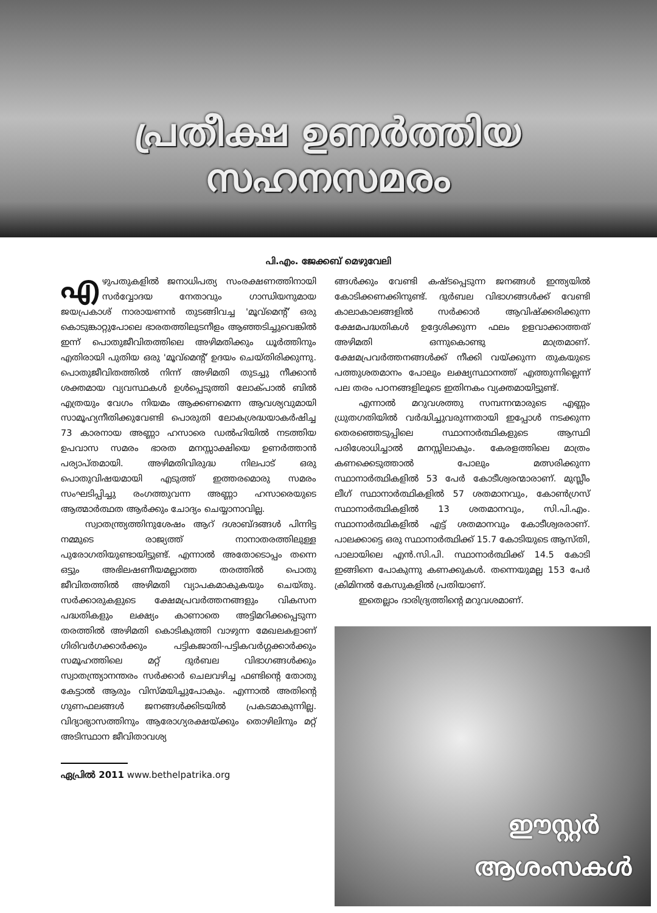പ്രതീക്ഷ ഉണർത്തിയ
സഹനസമരം
പി.എം. ജേക്കബ് മെഴുവേലി
എഴുപതുകളിൽ ജനാധിപത്യ സംരക്ഷണത്തിനായി സർവ്വോദയ നേതാവും ഗാന്ധിയനുമായ ജയപ്രകാശ് നാരായണൻ തുടങ്ങിവച്ച 'മൂവ്മെന്റ്' ഒരു കൊടുങ്കാറ്റുപോലെ ഭാരതത്തിലുടനീളം ആഞ്ഞടിച്ചുവെങ്കിൽ ഇന്ന് പൊതുജീവിതത്തിലെ അഴിമതിക്കും ധൂർത്തിനും എതിരായി പുതിയ ഒരു 'മൂവ്മെന്റ്' ഉദയം ചെയ്തിരിക്കുന്നു. പൊതുജീവിതത്തിൽ നിന്ന് അഴിമതി തുടച്ചു നീക്കാൻ ശക്തമായ വ്യവസ്ഥകൾ ഉൾപ്പെടുത്തി ലോക്പാൽ ബിൽ എത്രയും വേഗം നിയമം ആക്കണമെന്ന ആവശ്യവുമായി സാമൂഹ്യനീതിക്കുവേണ്ടി പൊരുതി ലോകശ്രദ്ധയാകർഷിച്ച 73 കാരനായ അണ്ണാ ഹസാരെ ഡൽഹിയിൽ നടത്തിയ ഉപവാസ സമരം ഭാരത മനസ്സാക്ഷിയെ ഉണർത്താൻ പര്യാപ്തമായി. അഴിമതിവിരുദ്ധ നിലപാട് ഒരു പൊതുവിഷയമായി എടുത്ത് ഇത്തരമൊരു സമരം സംഘടിപ്പിച്ചു രംഗത്തുവന്ന അണ്ണാ ഹസാരെയുടെ ആത്മാർത്ഥത ആർക്കും ചോദ്യം ചെയ്യാനാവില്ല.
സ്വാതന്ത്ര്യത്തിനുശേഷം ആറ് ദശാബ്ദങ്ങൾ പിന്നിട്ട നമ്മുടെ രാജ്യത്ത് നാനാതരത്തിലുള്ള പുരോഗതിയുണ്ടായിട്ടുണ്ട്. എന്നാൽ അതോടൊപ്പം തന്നെ ഒട്ടും അഭിലഷണീയമല്ലാത്ത തരത്തിൽ പൊതു ജീവിതത്തിൽ അഴിമതി വ്യാപകമാകുകയും ചെയ്തു. സർക്കാരുകളുടെ ക്ഷേമപ്രവർത്തനങ്ങളും വികസന പദ്ധതികളും ലക്ഷ്യം കാണാതെ അട്ടിമറിക്കപ്പെടുന്ന തരത്തിൽ അഴിമതി കൊടികുത്തി വാഴുന്ന മേഖലകളാണ് ഗിരിവർഗക്കാർക്കും പട്ടികജാതി-പട്ടികവർഗ്ഗക്കാർക്കും സമൂഹത്തിലെ മറ്റ് ദുർബല വിഭാഗങ്ങൾക്കും സ്വാതന്ത്ര്യാനന്തരം സർക്കാർ ചെലവഴിച്ച ഫണ്ടിന്റെ തോതു കേട്ടാൽ ആരും വിസ്മയിച്ചുപോകും. എന്നാൽ അതിന്റെ ഗുണഫലങ്ങൾ ജനങ്ങൾക്കിടയിൽ പ്രകടമാകുന്നില്ല. വിദ്യാഭ്യാസത്തിനും ആരോഗ്യരക്ഷയ്ക്കും തൊഴിലിനും മറ്റ് അടിസ്ഥാന ജീവിതാവശ്യ
ഏപ്രിൽ 2011 www.bethelpatrika.org
ങ്ങൾക്കും വേണ്ടി കഷ്ടപ്പെടുന്ന ജനങ്ങൾ ഇന്ത്യയിൽ കോടിക്കണക്കിനുണ്ട്. ദുർബല വിഭാഗങ്ങൾക്ക് വേണ്ടി കാലാകാലങ്ങളിൽ സർക്കാർ ആവിഷ്ക്കരിക്കുന്ന ക്ഷേമപദ്ധതികൾ ഉദ്ദേശിക്കുന്ന ഫലം ഉളവാക്കാത്തത് അഴിമതി ഒന്നുകൊണ്ടു മാത്രമാണ്. ക്ഷേമപ്രവർത്തനങ്ങൾക്ക് നീക്കി വയ്ക്കുന്ന തുകയുടെ പത്തുശതമാനം പോലും ലക്ഷ്യസ്ഥാനത്ത് എത്തുന്നില്ലെന്ന് പല തരം പഠനങ്ങളിലൂടെ ഇതിനകം വ്യക്തമായിട്ടുണ്ട്.
എന്നാൽ മറുവശത്തു സമ്പന്നന്മാരുടെ എണ്ണം ധ്രുതഗതിയിൽ വർദ്ധിച്ചുവരുന്നതായി ഇപ്പോൾ നടക്കുന്ന തെരഞ്ഞെടുപ്പിലെ സ്ഥാനാർത്ഥികളുടെ ആസ്ഥി പരിശോധിച്ചാൽ മനസ്സിലാകും. കേരളത്തിലെ മാത്രം കണക്കെടുത്താൽ പോലും മത്സരിക്കുന്ന സ്ഥാനാർത്ഥികളിൽ 53 പേർ കോടീശ്വരന്മാരാണ്. മുസ്ലീം ലീഗ് സ്ഥാനാർത്ഥികളിൽ 57 ശതമാനവും, കോൺഗ്രസ് സ്ഥാനാർത്ഥികളിൽ 13 ശതമാനവും, സി.പി.എം. സ്ഥാനാർത്ഥികളിൽ എട്ട് ശതമാനവും കോടീശ്വരരാണ്. പാലക്കാട്ടെ ഒരു സ്ഥാനാർത്ഥിക്ക് 15.7 കോടിയുടെ ആസ്തി, പാലായിലെ എൻ.സി.പി. സ്ഥാനാർത്ഥിക്ക് 14.5 കോടി ഇങ്ങിനെ പോകുന്നു കണക്കുകൾ. തന്നെയുമല്ല 153 പേർ ക്രിമിനൽ കേസുകളിൽ പ്രതിയാണ്.
ഇതെല്ലാം ദാരിദ്ര്യത്തിന്റെ മറുവശമാണ്.
ഈസ്റ്റർ
ആശംസകൾ